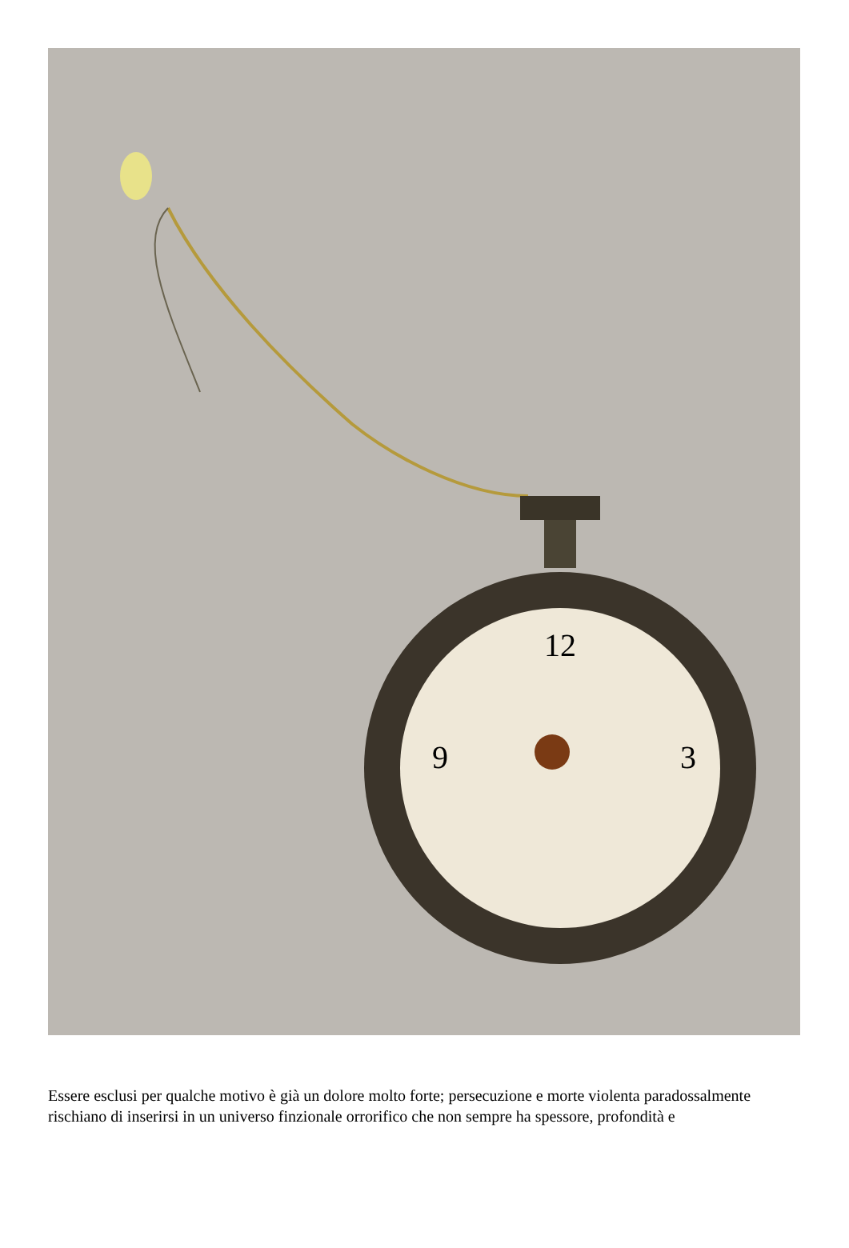12
3
9
Essere esclusi per qualche motivo è già un dolore molto forte; persecuzione e morte violenta paradossalmente rischiano di inserirsi in un universo finzionale orrorifico che non sempre ha spessore, profondità e